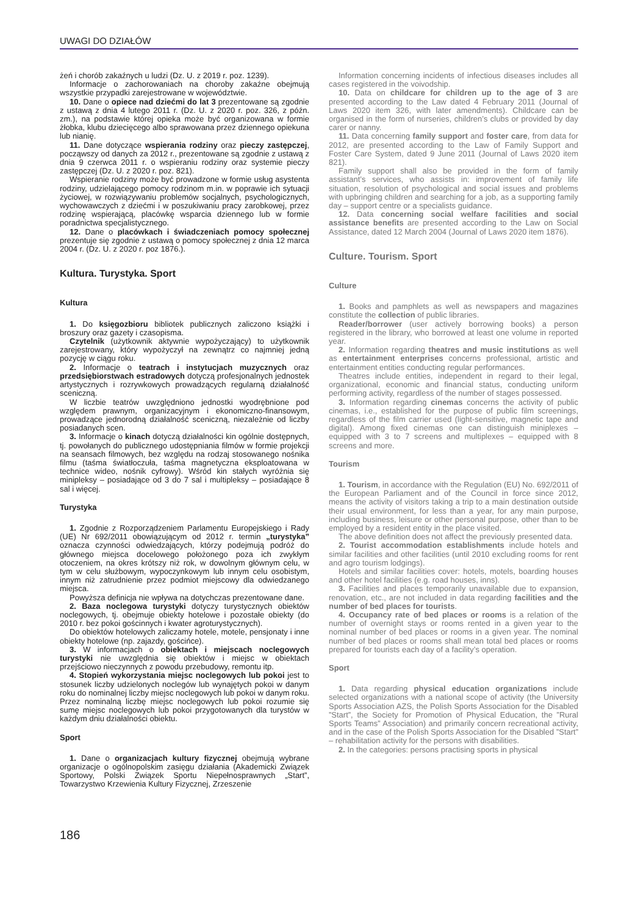UWAGI DO DZIAŁÓW
żeń i chorób zakaźnych u ludzi (Dz. U. z 2019 r. poz. 1239).
Informacje o zachorowaniach na choroby zakaźne obejmują wszystkie przypadki zarejestrowane w województwie.
10. Dane o opiece nad dziećmi do lat 3 prezentowane są zgodnie z ustawą z dnia 4 lutego 2011 r. (Dz. U. z 2020 r. poz. 326, z późn. zm.), na podstawie której opieka może być organizowana w formie żłobka, klubu dziecięcego albo sprawowana przez dziennego opiekuna lub nianię.
11. Dane dotyczące wspierania rodziny oraz pieczy zastępczej, począwszy od danych za 2012 r., prezentowane są zgodnie z ustawą z dnia 9 czerwca 2011 r. o wspieraniu rodziny oraz systemie pieczy zastępczej (Dz. U. z 2020 r. poz. 821).
Wspieranie rodziny może być prowadzone w formie usług asystenta rodziny, udzielającego pomocy rodzinom m.in. w poprawie ich sytuacji życiowej, w rozwiązywaniu problemów socjalnych, psychologicznych, wychowawczych z dziećmi i w poszukiwaniu pracy zarobkowej, przez rodzinę wspierającą, placówkę wsparcia dziennego lub w formie poradnictwa specjalistycznego.
12. Dane o placówkach i świadczeniach pomocy społecznej prezentuje się zgodnie z ustawą o pomocy społecznej z dnia 12 marca 2004 r. (Dz. U. z 2020 r. poz 1876.).
Kultura. Turystyka. Sport
Kultura
1. Do księgozbioru bibliotek publicznych zaliczono książki i broszury oraz gazety i czasopisma.
Czytelnik (użytkownik aktywnie wypożyczający) to użytkownik zarejestrowany, który wypożyczył na zewnątrz co najmniej jedną pozycję w ciągu roku.
2. Informacje o teatrach i instytucjach muzycznych oraz przedsiębiorstwach estradowych dotyczą profesjonalnych jednostek artystycznych i rozrywkowych prowadzących regularną działalność sceniczną.
W liczbie teatrów uwzględniono jednostki wyodrębnione pod względem prawnym, organizacyjnym i ekonomiczno-finansowym, prowadzące jednorodną działalność sceniczną, niezależnie od liczby posiadanych scen.
3. Informacje o kinach dotyczą działalności kin ogólnie dostępnych, tj. powołanych do publicznego udostępniania filmów w formie projekcji na seansach filmowych, bez względu na rodzaj stosowanego nośnika filmu (taśma światłoczuła, taśma magnetyczna eksploatowana w technice wideo, nośnik cyfrowy). Wśród kin stałych wyróżnia się minipleksy – posiadające od 3 do 7 sal i multipleksy – posiadające 8 sal i więcej.
Turystyka
1. Zgodnie z Rozporządzeniem Parlamentu Europejskiego i Rady (UE) Nr 692/2011 obowiązującym od 2012 r. termin „turystyka” oznacza czynności odwiedzających, którzy podejmują podróż do głównego miejsca docelowego położonego poza ich zwykłym otoczeniem, na okres krótszy niż rok, w dowolnym głównym celu, w tym w celu służbowym, wypoczynkowym lub innym celu osobistym, innym niż zatrudnienie przez podmiot miejscowy dla odwiedzanego miejsca.
Powyższa definicja nie wpływa na dotychczas prezentowane dane.
2. Baza noclegowa turystyki dotyczy turystycznych obiektów noclegowych, tj. obejmuje obiekty hotelowe i pozostałe obiekty (do 2010 r. bez pokoi gościnnych i kwater agroturystycznych).
Do obiektów hotelowych zaliczamy hotele, motele, pensjonaty i inne obiekty hotelowe (np. zajazdy, gościńce).
3. W informacjach o obiektach i miejscach noclegowych turystyki nie uwzględnia się obiektów i miejsc w obiektach przejściowo nieczynnych z powodu przebudowy, remontu itp.
4. Stopień wykorzystania miejsc noclegowych lub pokoi jest to stosunek liczby udzielonych noclegów lub wynajętych pokoi w danym roku do nominalnej liczby miejsc noclegowych lub pokoi w danym roku. Przez nominalną liczbę miejsc noclegowych lub pokoi rozumie się sumę miejsc noclegowych lub pokoi przygotowanych dla turystów w każdym dniu działalności obiektu.
Sport
1. Dane o organizacjach kultury fizycznej obejmują wybrane organizacje o ogólnopolskim zasięgu działania (Akademicki Związek Sportowy, Polski Związek Sportu Niepełnosprawnych „Start”, Towarzystwo Krzewienia Kultury Fizycznej, Zrzeszenie
Information concerning incidents of infectious diseases includes all cases registered in the voivodship.
10. Data on childcare for children up to the age of 3 are presented according to the Law dated 4 February 2011 (Journal of Laws 2020 item 326, with later amendments). Childcare can be organised in the form of nurseries, children’s clubs or provided by day carer or nanny.
11. Data concerning family support and foster care, from data for 2012, are presented according to the Law of Family Support and Foster Care System, dated 9 June 2011 (Journal of Laws 2020 item 821).
Family support shall also be provided in the form of family assistant’s services, who assists in: improvement of family life situation, resolution of psychological and social issues and problems with upbringing children and searching for a job, as a supporting family day – support centre or a specialists guidance.
12. Data concerning social welfare facilities and social assistance benefits are presented according to the Law on Social Assistance, dated 12 March 2004 (Journal of Laws 2020 item 1876).
Culture. Tourism. Sport
Culture
1. Books and pamphlets as well as newspapers and magazines constitute the collection of public libraries.
Reader/borrower (user actively borrowing books) a person registered in the library, who borrowed at least one volume in reported year.
2. Information regarding theatres and music institutions as well as entertainment enterprises concerns professional, artistic and entertainment entities conducting regular performances.
Theatres include entities, independent in regard to their legal, organizational, economic and financial status, conducting uniform performing activity, regardless of the number of stages possessed.
3. Information regarding cinemas concerns the activity of public cinemas, i.e., established for the purpose of public film screenings, regardless of the film carrier used (light-sensitive, magnetic tape and digital). Among fixed cinemas one can distinguish miniplexes – equipped with 3 to 7 screens and multiplexes – equipped with 8 screens and more.
Tourism
1. Tourism, in accordance with the Regulation (EU) No. 692/2011 of the European Parliament and of the Council in force since 2012, means the activity of visitors taking a trip to a main destination outside their usual environment, for less than a year, for any main purpose, including business, leisure or other personal purpose, other than to be employed by a resident entity in the place visited.
The above definition does not affect the previously presented data.
2. Tourist accommodation establishments include hotels and similar facilities and other facilities (until 2010 excluding rooms for rent and agro tourism lodgings).
Hotels and similar facilities cover: hotels, motels, boarding houses and other hotel facilities (e.g. road houses, inns).
3. Facilities and places temporarily unavailable due to expansion, renovation, etc., are not included in data regarding facilities and the number of bed places for tourists.
4. Occupancy rate of bed places or rooms is a relation of the number of overnight stays or rooms rented in a given year to the nominal number of bed places or rooms in a given year. The nominal number of bed places or rooms shall mean total bed places or rooms prepared for tourists each day of a facility’s operation.
Sport
1. Data regarding physical education organizations include selected organizations with a national scope of activity (the University Sports Association AZS, the Polish Sports Association for the Disabled ”Start”, the Society for Promotion of Physical Education, the ”Rural Sports Teams” Association) and primarily concern recreational activity, and in the case of the Polish Sports Association for the Disabled ”Start” – rehabilitation activity for the persons with disabilities.
2. In the categories: persons practising sports in physical
186